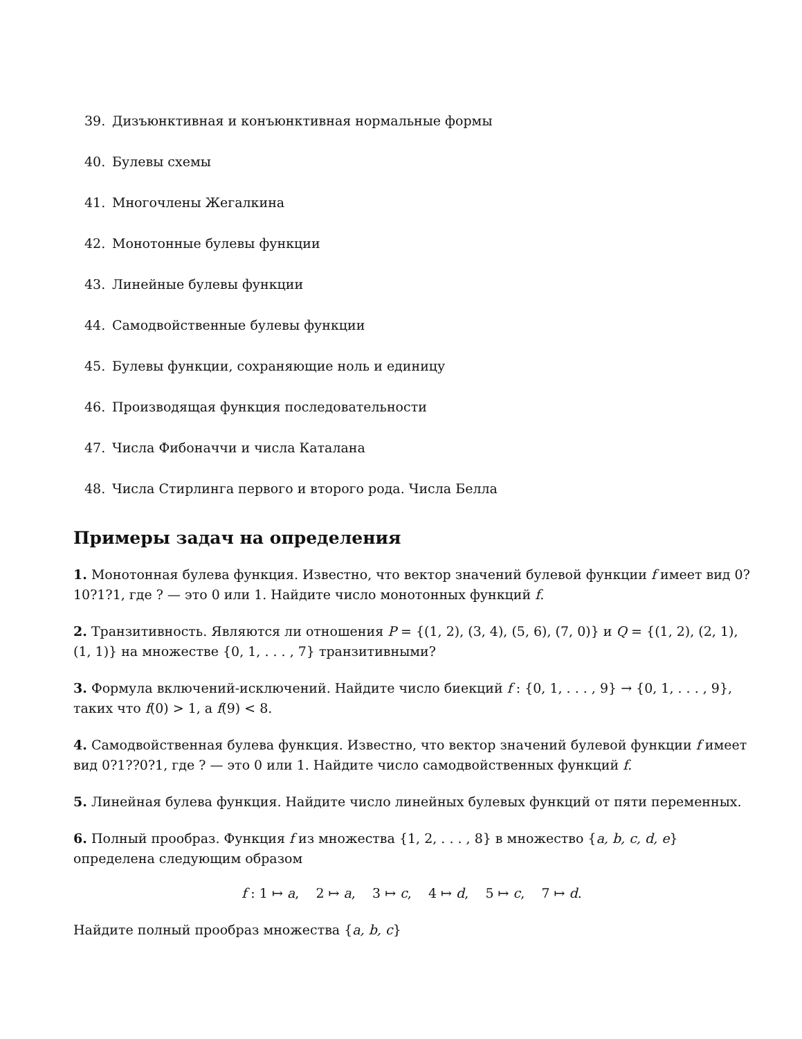39. Дизъюнктивная и конъюнктивная нормальные формы
40. Булевы схемы
41. Многочлены Жегалкина
42. Монотонные булевы функции
43. Линейные булевы функции
44. Самодвойственные булевы функции
45. Булевы функции, сохраняющие ноль и единицу
46. Производящая функция последовательности
47. Числа Фибоначчи и числа Каталана
48. Числа Стирлинга первого и второго рода. Числа Белла
Примеры задач на определения
1. Монотонная булева функция. Известно, что вектор значений булевой функции f имеет вид 0?10?1?1, где ? — это 0 или 1. Найдите число монотонных функций f.
2. Транзитивность. Являются ли отношения P = {(1, 2), (3, 4), (5, 6), (7, 0)} и Q = {(1, 2), (2, 1), (1, 1)} на множестве {0, 1, . . . , 7} транзитивными?
3. Формула включений-исключений. Найдите число биекций f : {0, 1, . . . , 9} → {0, 1, . . . , 9}, таких что f(0) > 1, а f(9) < 8.
4. Самодвойственная булева функция. Известно, что вектор значений булевой функции f имеет вид 0?1??0?1, где ? — это 0 или 1. Найдите число самодвойственных функций f.
5. Линейная булева функция. Найдите число линейных булевых функций от пяти переменных.
6. Полный прообраз. Функция f из множества {1, 2, . . . , 8} в множество {a, b, c, d, e} определена следующим образом
f : 1 ↦ a, 2 ↦ a, 3 ↦ c, 4 ↦ d, 5 ↦ c, 7 ↦ d.
Найдите полный прообраз множества {a, b, c}